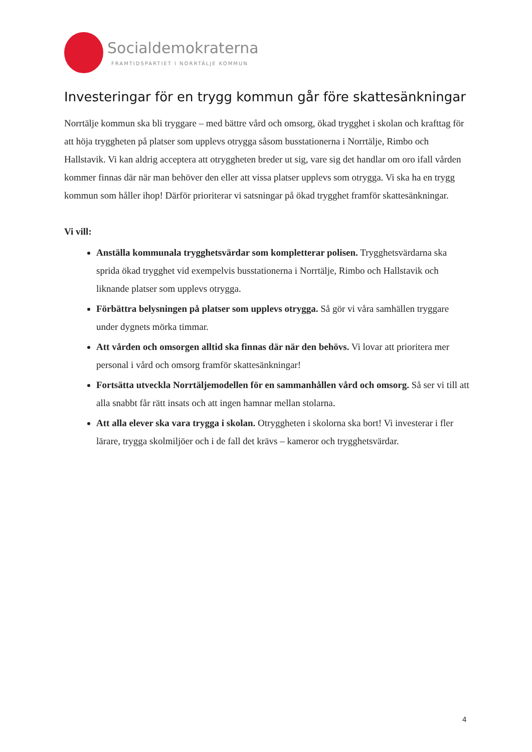Socialdemokraterna
FRAMTIDSPARTIET I NORRTÄLJE KOMMUN
Investeringar för en trygg kommun går före skattesänkningar
Norrtälje kommun ska bli tryggare – med bättre vård och omsorg, ökad trygghet i skolan och krafttag för att höja tryggheten på platser som upplevs otrygga såsom busstationerna i Norrtälje, Rimbo och Hallstavik. Vi kan aldrig acceptera att otryggheten breder ut sig, vare sig det handlar om oro ifall vården kommer finnas där när man behöver den eller att vissa platser upplevs som otrygga. Vi ska ha en trygg kommun som håller ihop! Därför prioriterar vi satsningar på ökad trygghet framför skattesänkningar.
Vi vill:
Anställa kommunala trygghetsvärdar som kompletterar polisen. Trygghetsvärdarna ska sprida ökad trygghet vid exempelvis busstationerna i Norrtälje, Rimbo och Hallstavik och liknande platser som upplevs otrygga.
Förbättra belysningen på platser som upplevs otrygga. Så gör vi våra samhällen tryggare under dygnets mörka timmar.
Att vården och omsorgen alltid ska finnas där när den behövs. Vi lovar att prioritera mer personal i vård och omsorg framför skattesänkningar!
Fortsätta utveckla Norrtäljemodellen för en sammanhållen vård och omsorg. Så ser vi till att alla snabbt får rätt insats och att ingen hamnar mellan stolarna.
Att alla elever ska vara trygga i skolan. Otryggheten i skolorna ska bort! Vi investerar i fler lärare, trygga skolmiljöer och i de fall det krävs – kameror och trygghetsvärdar.
4